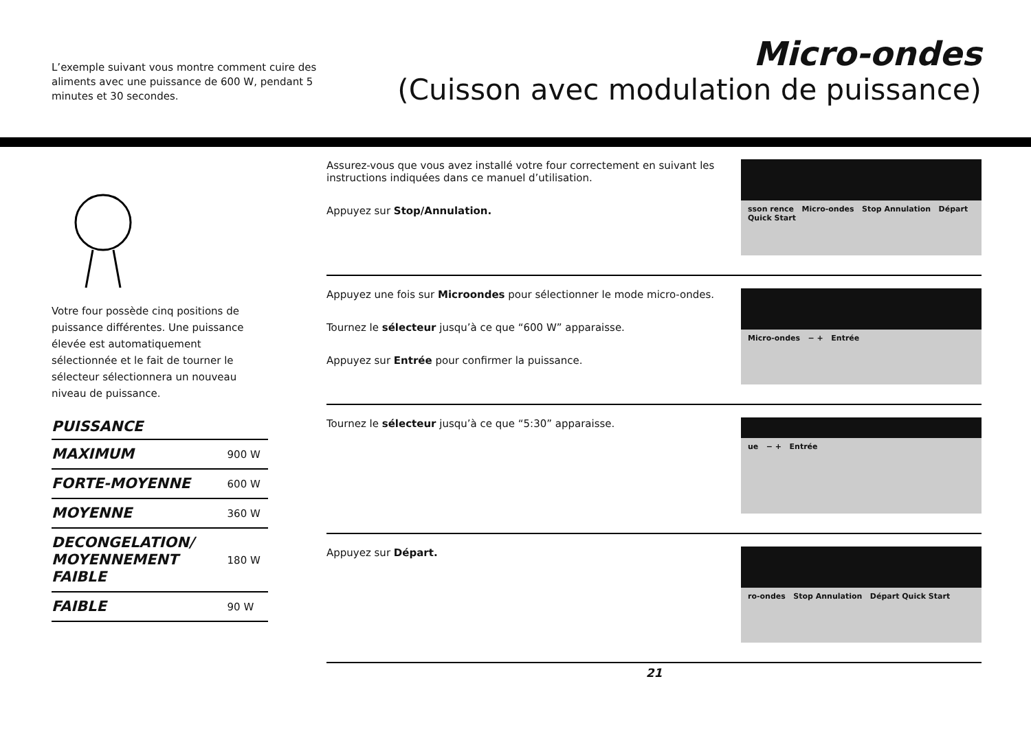L’exemple suivant vous montre comment cuire des aliments avec une puissance de 600 W, pendant 5 minutes et 30 secondes.
Micro-ondes
(Cuisson avec modulation de puissance)
Votre four possède cinq positions de puissance différentes. Une puissance élevée est automatiquement sélectionnée et le fait de tourner le sélecteur sélectionnera un nouveau niveau de puissance.
PUISSANCE
| MAXIMUM | 900 W |
| FORTE-MOYENNE | 600 W |
| MOYENNE | 360 W |
| DECONGELATION/ MOYENNEMENT FAIBLE | 180 W |
| FAIBLE | 90 W |
Assurez-vous que vous avez installé votre four correctement en suivant les instructions indiquées dans ce manuel d’utilisation.
Appuyez sur Stop/Annulation.
sson rence Micro-ondes Stop Annulation Départ Quick Start
Appuyez une fois sur Microondes pour sélectionner le mode micro-ondes.
Tournez le sélecteur jusqu’à ce que “600 W” apparaisse.
Appuyez sur Entrée pour confirmer la puissance.
Micro-ondes − + Entrée
Tournez le sélecteur jusqu’à ce que “5:30” apparaisse.
ue − + Entrée
Appuyez sur Départ.
ro-ondes Stop Annulation Départ Quick Start
21